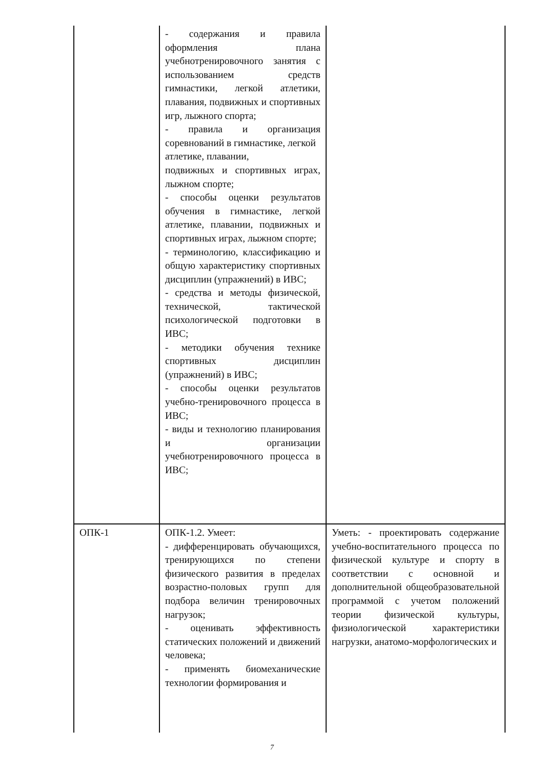| | - содержания и правила оформления плана учебнотренировочного занятия с использованием средств гимнастики, легкой атлетики, плавания, подвижных и спортивных игр, лыжного спорта; - правила и организация соревнований в гимнастике, легкой атлетике, плавании, подвижных и спортивных играх, лыжном спорте; - способы оценки результатов обучения в гимнастике, легкой атлетике, плавании, подвижных и спортивных играх, лыжном спорте; - терминологию, классификацию и общую характеристику спортивных дисциплин (упражнений) в ИВС; - средства и методы физической, технической, тактической психологической подготовки в ИВС; - методики обучения технике спортивных дисциплин (упражнений) в ИВС; - способы оценки результатов учебно-тренировочного процесса в ИВС; - виды и технологию планирования и организации учебнотренировочного процесса в ИВС; | |
| ОПК-1 | ОПК-1.2. Умеет: - дифференцировать обучающихся, тренирующихся по степени физического развития в пределах возрастно-половых групп для подбора величин тренировочных нагрузок; - оценивать эффективность статических положений и движений человека; - применять биомеханические технологии формирования и | Уметь: - проектировать содержание учебно-воспитательного процесса по физической культуре и спорту в соответствии с основной и дополнительной общеобразовательной программой с учетом положений теории физической культуры, физиологической характеристики нагрузки, анатомо-морфологических и |
7